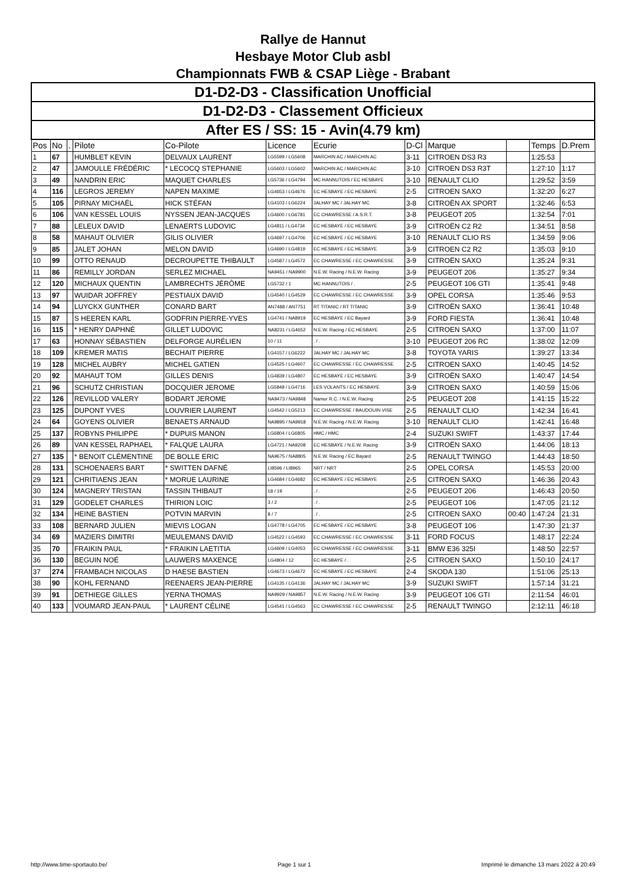Rallye de Hannut
Hesbaye Motor Club asbl
Championnats FWB & CSAP Liège - Brabant
| D1-D2-D3 - Classification Unofficial | | | | | | | | | | | |
| D1-D2-D3 - Classement Officieux | | | | | | | | | | | |
| After ES / SS: 15 - Avin(4.79 km) | | | | | | | | | | | |
| Pos | No | . | Pilote | Co-Pilote | Licence | Ecurie | D-Cl | Marque | | Temps | D.Prem |
| 1 | 67 | | HUMBLET KEVIN | DELVAUX LAURENT | LG5599 / LG5608 | MARCHIN AC / MARCHIN AC | 3-11 | CITROEN DS3 R3 | | 1:25:53 | |
| 2 | 47 | | JAMOULLE FRÉDÉRIC | * LECOCQ STEPHANIE | LG5603 / LG5602 | MARCHIN AC / MARCHIN AC | 3-10 | CITROEN DS3 R3T | | 1:27:10 | 1:17 |
| 3 | 49 | | NANDRIN ERIC | MAQUET CHARLES | LG5736 / LG4794 | MC HANNUTOIS / EC HESBAYE | 3-10 | RENAULT CLIO | | 1:29:52 | 3:59 |
| 4 | 116 | | LEGROS JEREMY | NAPEN MAXIME | LG4653 / LG4676 | EC HESBAYE / EC HESBAYE | 2-5 | CITROEN SAXO | | 1:32:20 | 6:27 |
| 5 | 105 | | PIRNAY MICHAËL | HICK STÉFAN | LG4103 / LG6224 | JALHAY MC / JALHAY MC | 3-8 | CITROËN AX SPORT | | 1:32:46 | 6:53 |
| 6 | 106 | | VAN KESSEL LOUIS | NYSSEN JEAN-JACQUES | LG4600 / LG6781 | EC CHAWRESSE / A.S.R.T. | 3-8 | PEUGEOT 205 | | 1:32:54 | 7:01 |
| 7 | 88 | | LELEUX DAVID | LENAERTS LUDOVIC | LG4811 / LG4734 | EC HESBAYE / EC HESBAYE | 3-9 | CITROËN C2 R2 | | 1:34:51 | 8:58 |
| 8 | 58 | | MAHAUT OLIVIER | GILIS OLIVIER | LG4697 / LG4706 | EC HESBAYE / EC HESBAYE | 3-10 | RENAULT CLIO RS | | 1:34:59 | 9:06 |
| 9 | 85 | | JALET JOHAN | MELON DAVID | LG4690 / LG4819 | EC HESBAYE / EC HESBAYE | 3-9 | CITROEN C2 R2 | | 1:35:03 | 9:10 |
| 10 | 99 | | OTTO RENAUD | DECROUPETTE THIBAULT | LG4587 / LG4572 | EC CHAWRESSE / EC CHAWRESSE | 3-9 | CITROËN SAXO | | 1:35:24 | 9:31 |
| 11 | 86 | | REMILLY JORDAN | SERLEZ MICHAEL | NA9451 / NA9900 | N.E.W. Racing / N.E.W. Racing | 3-9 | PEUGEOT 206 | | 1:35:27 | 9:34 |
| 12 | 120 | | MICHAUX QUENTIN | LAMBRECHTS JÉRÔME | LG5732 / 1 | MC HANNUTOIS / . | 2-5 | PEUGEOT 106 GTI | | 1:35:41 | 9:48 |
| 13 | 97 | | WUIDAR JOFFREY | PESTIAUX DAVID | LG4540 / LG4529 | EC CHAWRESSE / EC CHAWRESSE | 3-9 | OPEL CORSA | | 1:35:46 | 9:53 |
| 14 | 94 | | LUYCKX GUNTHER | CONARD BART | AN7488 / AN7751 | RT TITANIC / RT TITANIC | 3-9 | CITROËN SAXO | | 1:36:41 | 10:48 |
| 15 | 87 | | S HEEREN KARL | GODFRIN PIERRE-YVES | LG4741 / NA8919 | EC HESBAYE / EC Bayard | 3-9 | FORD FIESTA | | 1:36:41 | 10:48 |
| 16 | 115 | | * HENRY DAPHNÉ | GILLET LUDOVIC | NA8231 / LG4652 | N.E.W. Racing / EC HESBAYE | 2-5 | CITROEN SAXO | | 1:37:00 | 11:07 |
| 17 | 63 | | HONNAY SÉBASTIEN | DELFORGE AURÉLIEN | 10 / 11 | . / . | 3-10 | PEUGEOT 206 RC | | 1:38:02 | 12:09 |
| 18 | 109 | | KREMER MATIS | BECHAIT PIERRE | LG4157 / LG6222 | JALHAY MC / JALHAY MC | 3-8 | TOYOTA YARIS | | 1:39:27 | 13:34 |
| 19 | 128 | | MICHEL AUBRY | MICHEL GATIEN | LG4525 / LG4607 | EC CHAWRESSE / EC CHAWRESSE | 2-5 | CITROEN SAXO | | 1:40:45 | 14:52 |
| 20 | 92 | | MAHAUT TOM | GILLES DENIS | LG4839 / LG4807 | EC HESBAYE / EC HESBAYE | 3-9 | CITROËN SAXO | | 1:40:47 | 14:54 |
| 21 | 96 | | SCHUTZ CHRISTIAN | DOCQUIER JEROME | LG5848 / LG4716 | LES VOLANTS / EC HESBAYE | 3-9 | CITROEN SAXO | | 1:40:59 | 15:06 |
| 22 | 126 | | REVILLOD VALERY | BODART JEROME | NA9473 / NA9848 | Namur R.C. / N.E.W. Racing | 2-5 | PEUGEOT 208 | | 1:41:15 | 15:22 |
| 23 | 125 | | DUPONT YVES | LOUVRIER LAURENT | LG4542 / LG5213 | EC CHAWRESSE / BAUDOUIN VISE | 2-5 | RENAULT CLIO | | 1:42:34 | 16:41 |
| 24 | 64 | | GOYENS OLIVIER | BENAETS ARNAUD | NA9895 / NA9918 | N.E.W. Racing / N.E.W. Racing | 3-10 | RENAULT CLIO | | 1:42:41 | 16:48 |
| 25 | 137 | | ROBYNS PHILIPPE | * DUPUIS MANON | LG6804 / LG6805 | HMC / HMC | 2-4 | SUZUKI SWIFT | | 1:43:37 | 17:44 |
| 26 | 89 | | VAN KESSEL RAPHAEL | * FALQUE LAURA | LG4721 / NA9208 | EC HESBAYE / N.E.W. Racing | 3-9 | CITROËN SAXO | | 1:44:06 | 18:13 |
| 27 | 135 | | * BENOIT CLÉMENTINE | DE BOLLE ERIC | NA9675 / NA8805 | N.E.W. Racing / EC Bayard | 2-5 | RENAULT TWINGO | | 1:44:43 | 18:50 |
| 28 | 131 | | SCHOENAERS BART | * SWITTEN DAFNÉ | LI8596 / LI8965 | NRT / NRT | 2-5 | OPEL CORSA | | 1:45:53 | 20:00 |
| 29 | 121 | | CHRITIAENS JEAN | * MORUE LAURINE | LG4684 / LG4682 | EC HESBAYE / EC HESBAYE | 2-5 | CITROEN SAXO | | 1:46:36 | 20:43 |
| 30 | 124 | | MAGNERY TRISTAN | TASSIN THIBAUT | 18 / 19 | . / . | 2-5 | PEUGEOT 206 | | 1:46:43 | 20:50 |
| 31 | 129 | | GODELET CHARLES | THIRION LOIC | 3 / 2 | . / . | 2-5 | PEUGEOT 106 | | 1:47:05 | 21:12 |
| 32 | 134 | | HEINE BASTIEN | POTVIN MARVIN | 8 / 7 | . / . | 2-5 | CITROEN SAXO | 00:40 | 1:47:24 | 21:31 |
| 33 | 108 | | BERNARD JULIEN | MIEVIS LOGAN | LG4778 / LG4705 | EC HESBAYE / EC HESBAYE | 3-8 | PEUGEOT 106 | | 1:47:30 | 21:37 |
| 34 | 69 | | MAZIERS DIMITRI | MEULEMANS DAVID | LG4522 / LG4593 | EC CHAWRESSE / EC CHAWRESSE | 3-11 | FORD FOCUS | | 1:48:17 | 22:24 |
| 35 | 70 | | FRAIKIN PAUL | * FRAIKIN LAETITIA | LG4609 / LG4053 | EC CHAWRESSE / EC CHAWRESSE | 3-11 | BMW E36 325I | | 1:48:50 | 22:57 |
| 36 | 130 | | BEGUIN NOÉ | LAUWERS MAXENCE | LG4804 / 12 | EC HESBAYE / . | 2-5 | CITROEN SAXO | | 1:50:10 | 24:17 |
| 37 | 274 | | FRAMBACH NICOLAS | D HAESE BASTIEN | LG4673 / LG4672 | EC HESBAYE / EC HESBAYE | 2-4 | SKODA 130 | | 1:51:06 | 25:13 |
| 38 | 90 | | KOHL FERNAND | REENAERS JEAN-PIERRE | LG4135 / LG4136 | JALHAY MC / JALHAY MC | 3-9 | SUZUKI SWIFT | | 1:57:14 | 31:21 |
| 39 | 91 | | DETHIEGE GILLES | YERNA THOMAS | NA9929 / NA9857 | N.E.W. Racing / N.E.W. Racing | 3-9 | PEUGEOT 106 GTI | | 2:11:54 | 46:01 |
| 40 | 133 | | VOUMARD JEAN-PAUL | * LAURENT CÉLINE | LG4541 / LG4563 | EC CHAWRESSE / EC CHAWRESSE | 2-5 | RENAULT TWINGO | | 2:12:11 | 46:18 |
http://www.time-sportauto.be/ Page 1 sur 1 Imprimé le dimanche 13 mars 2022 à 20:49